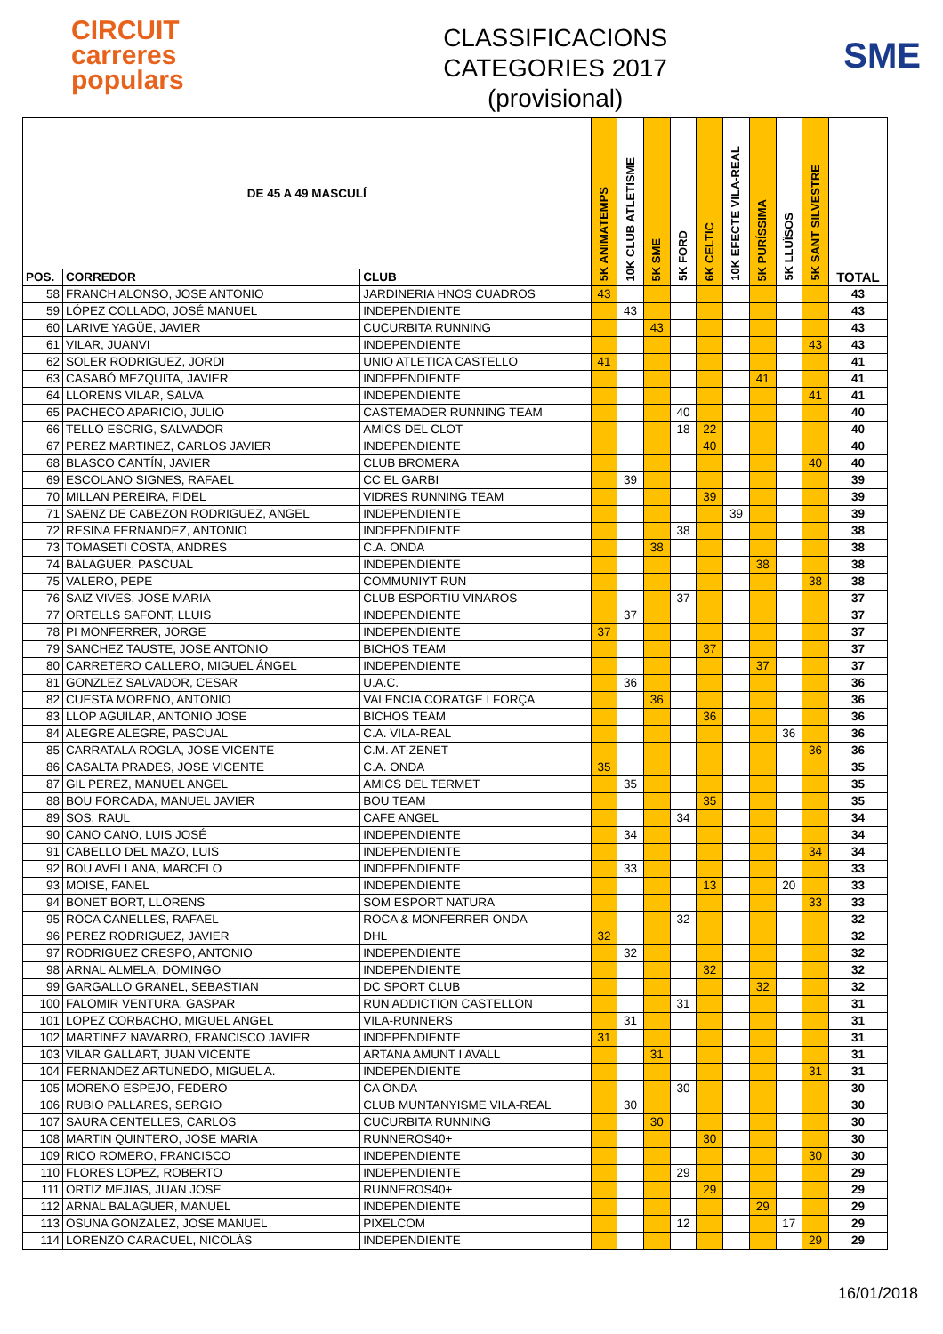CIRCUIT
carreres
populars
CLASSIFICACIONS
CATEGORIES 2017
(provisional)
SME
| DE 45 A 49 MASCULÍ | | | 5K ANIMATEMPS | 10K CLUB ATLETISME | 5K SME | 5K FORD | 6K CELTIC | 10K EFECTE VILA-REAL | 5K PURÍSSIMA | 5K LLUÏSOS | 5K SANT SILVESTRE | TOTAL |
| --- | --- | --- | --- | --- | --- | --- | --- | --- | --- | --- | --- | --- |
| POS. | CORREDOR | CLUB | | | | | | | | | | |
| 58 | FRANCH ALONSO, JOSE ANTONIO | JARDINERIA HNOS CUADROS | 43 | | | | | | | | | 43 |
| 59 | LÓPEZ COLLADO, JOSÉ MANUEL | INDEPENDIENTE | | 43 | | | | | | | | 43 |
| 60 | LARIVE YAGÜE, JAVIER | CUCURBITA RUNNING | | | 43 | | | | | | | 43 |
| 61 | VILAR, JUANVI | INDEPENDIENTE | | | | | | | | | 43 | 43 |
| 62 | SOLER RODRIGUEZ, JORDI | UNIO ATLETICA CASTELLO | 41 | | | | | | | | | 41 |
| 63 | CASABÓ MEZQUITA, JAVIER | INDEPENDIENTE | | | | | | | 41 | | | 41 |
| 64 | LLORENS VILAR, SALVA | INDEPENDIENTE | | | | | | | | | 41 | 41 |
| 65 | PACHECO APARICIO, JULIO | CASTEMADER RUNNING TEAM | | | | 40 | | | | | | 40 |
| 66 | TELLO ESCRIG, SALVADOR | AMICS DEL CLOT | | | | 18 | 22 | | | | | 40 |
| 67 | PEREZ MARTINEZ, CARLOS JAVIER | INDEPENDIENTE | | | | | 40 | | | | | 40 |
| 68 | BLASCO CANTÍN, JAVIER | CLUB BROMERA | | | | | | | | | 40 | 40 |
| 69 | ESCOLANO SIGNES, RAFAEL | CC EL GARBI | | 39 | | | | | | | | 39 |
| 70 | MILLAN PEREIRA, FIDEL | VIDRES RUNNING TEAM | | | | | 39 | | | | | 39 |
| 71 | SAENZ DE CABEZON RODRIGUEZ, ANGEL | INDEPENDIENTE | | | | | | 39 | | | | 39 |
| 72 | RESINA FERNANDEZ, ANTONIO | INDEPENDIENTE | | | | 38 | | | | | | 38 |
| 73 | TOMASETI COSTA, ANDRES | C.A. ONDA | | | 38 | | | | | | | 38 |
| 74 | BALAGUER, PASCUAL | INDEPENDIENTE | | | | | | | 38 | | | 38 |
| 75 | VALERO, PEPE | COMMUNIYT RUN | | | | | | | | | 38 | 38 |
| 76 | SAIZ VIVES, JOSE MARIA | CLUB ESPORTIU VINAROS | | | | 37 | | | | | | 37 |
| 77 | ORTELLS SAFONT, LLUIS | INDEPENDIENTE | | 37 | | | | | | | | 37 |
| 78 | PI MONFERRER, JORGE | INDEPENDIENTE | 37 | | | | | | | | | 37 |
| 79 | SANCHEZ TAUSTE, JOSE ANTONIO | BICHOS TEAM | | | | | 37 | | | | | 37 |
| 80 | CARRETERO CALLERO, MIGUEL ÁNGEL | INDEPENDIENTE | | | | | | | 37 | | | 37 |
| 81 | GONZLEZ SALVADOR, CESAR | U.A.C. | | 36 | | | | | | | | 36 |
| 82 | CUESTA MORENO, ANTONIO | VALENCIA CORATGE I FORÇA | | | 36 | | | | | | | 36 |
| 83 | LLOP AGUILAR, ANTONIO JOSE | BICHOS TEAM | | | | | 36 | | | | | 36 |
| 84 | ALEGRE ALEGRE, PASCUAL | C.A. VILA-REAL | | | | | | | | 36 | | 36 |
| 85 | CARRATALA ROGLA, JOSE VICENTE | C.M. AT-ZENET | | | | | | | | | 36 | 36 |
| 86 | CASALTA PRADES, JOSE VICENTE | C.A. ONDA | 35 | | | | | | | | | 35 |
| 87 | GIL PEREZ, MANUEL ANGEL | AMICS DEL TERMET | | 35 | | | | | | | | 35 |
| 88 | BOU FORCADA, MANUEL JAVIER | BOU TEAM | | | | | 35 | | | | | 35 |
| 89 | SOS, RAUL | CAFE ANGEL | | | | 34 | | | | | | 34 |
| 90 | CANO CANO, LUIS JOSÉ | INDEPENDIENTE | | 34 | | | | | | | | 34 |
| 91 | CABELLO DEL MAZO, LUIS | INDEPENDIENTE | | | | | | | | | 34 | 34 |
| 92 | BOU AVELLANA, MARCELO | INDEPENDIENTE | | 33 | | | | | | | | 33 |
| 93 | MOISE, FANEL | INDEPENDIENTE | | | | | 13 | | | 20 | | 33 |
| 94 | BONET BORT, LLORENS | SOM ESPORT NATURA | | | | | | | | | 33 | 33 |
| 95 | ROCA CANELLES, RAFAEL | ROCA & MONFERRER ONDA | | | | 32 | | | | | | 32 |
| 96 | PEREZ RODRIGUEZ, JAVIER | DHL | 32 | | | | | | | | | 32 |
| 97 | RODRIGUEZ CRESPO, ANTONIO | INDEPENDIENTE | | 32 | | | | | | | | 32 |
| 98 | ARNAL ALMELA, DOMINGO | INDEPENDIENTE | | | | | 32 | | | | | 32 |
| 99 | GARGALLO GRANEL, SEBASTIAN | DC SPORT CLUB | | | | | | | 32 | | | 32 |
| 100 | FALOMIR VENTURA, GASPAR | RUN ADDICTION CASTELLON | | | | 31 | | | | | | 31 |
| 101 | LOPEZ CORBACHO, MIGUEL ANGEL | VILA-RUNNERS | | 31 | | | | | | | | 31 |
| 102 | MARTINEZ NAVARRO, FRANCISCO JAVIER | INDEPENDIENTE | 31 | | | | | | | | | 31 |
| 103 | VILAR GALLART, JUAN VICENTE | ARTANA AMUNT I AVALL | | | 31 | | | | | | | 31 |
| 104 | FERNANDEZ ARTUNEDO, MIGUEL A. | INDEPENDIENTE | | | | | | | | | 31 | 31 |
| 105 | MORENO ESPEJO, FEDERO | CA ONDA | | | | 30 | | | | | | 30 |
| 106 | RUBIO PALLARES, SERGIO | CLUB MUNTANYISME VILA-REAL | | 30 | | | | | | | | 30 |
| 107 | SAURA CENTELLES, CARLOS | CUCURBITA RUNNING | | | 30 | | | | | | | 30 |
| 108 | MARTIN QUINTERO, JOSE MARIA | RUNNEROS40+ | | | | | 30 | | | | | 30 |
| 109 | RICO ROMERO, FRANCISCO | INDEPENDIENTE | | | | | | | | | 30 | 30 |
| 110 | FLORES LOPEZ, ROBERTO | INDEPENDIENTE | | | | 29 | | | | | | 29 |
| 111 | ORTIZ MEJIAS, JUAN JOSE | RUNNEROS40+ | | | | | 29 | | | | | 29 |
| 112 | ARNAL BALAGUER, MANUEL | INDEPENDIENTE | | | | | | | 29 | | | 29 |
| 113 | OSUNA GONZALEZ, JOSE MANUEL | PIXELCOM | | | | 12 | | | | 17 | | 29 |
| 114 | LORENZO CARACUEL, NICOLÁS | INDEPENDIENTE | | | | | | | | | 29 | 29 |
16/01/2018